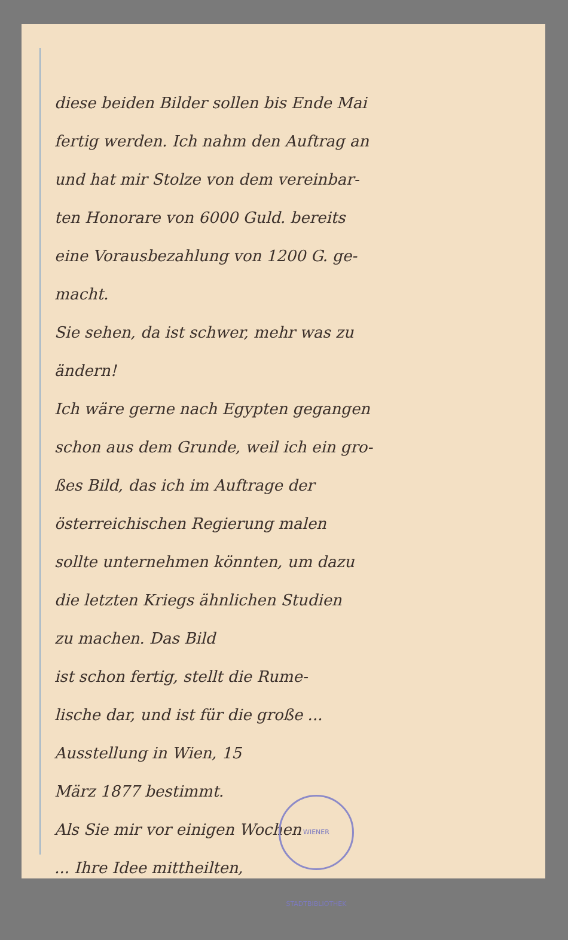diese beiden Bilder sollen bis Ende Mai
fertig werden. Ich nahm den Auftrag an
und hat mir Stolze von dem vereinbar-
ten Honorare von 6000 Guld. bereits
eine Vorausbezahlung von 1200 G. ge-
macht.
Sie sehen, da ist schwer, mehr was zu
ändern!
Ich wäre gerne nach Egypten gegangen
schon aus dem Grunde, weil ich ein gro-
ßes Bild, das ich im Auftrage der
österreichischen Regierung malen
sollte unternehmen könnten, um dazu
die letzten Kriegs ähnlichen Studien
zu machen. Das Bild
ist schon fertig, stellt die Rume-
lische dar, und ist für die große ...
Ausstellung in Wien, 15
März 1877 bestimmt.
Als Sie mir vor einigen Wochen
... Ihre Idee mittheilten,
WIENER STADTBIBLIOTHEK